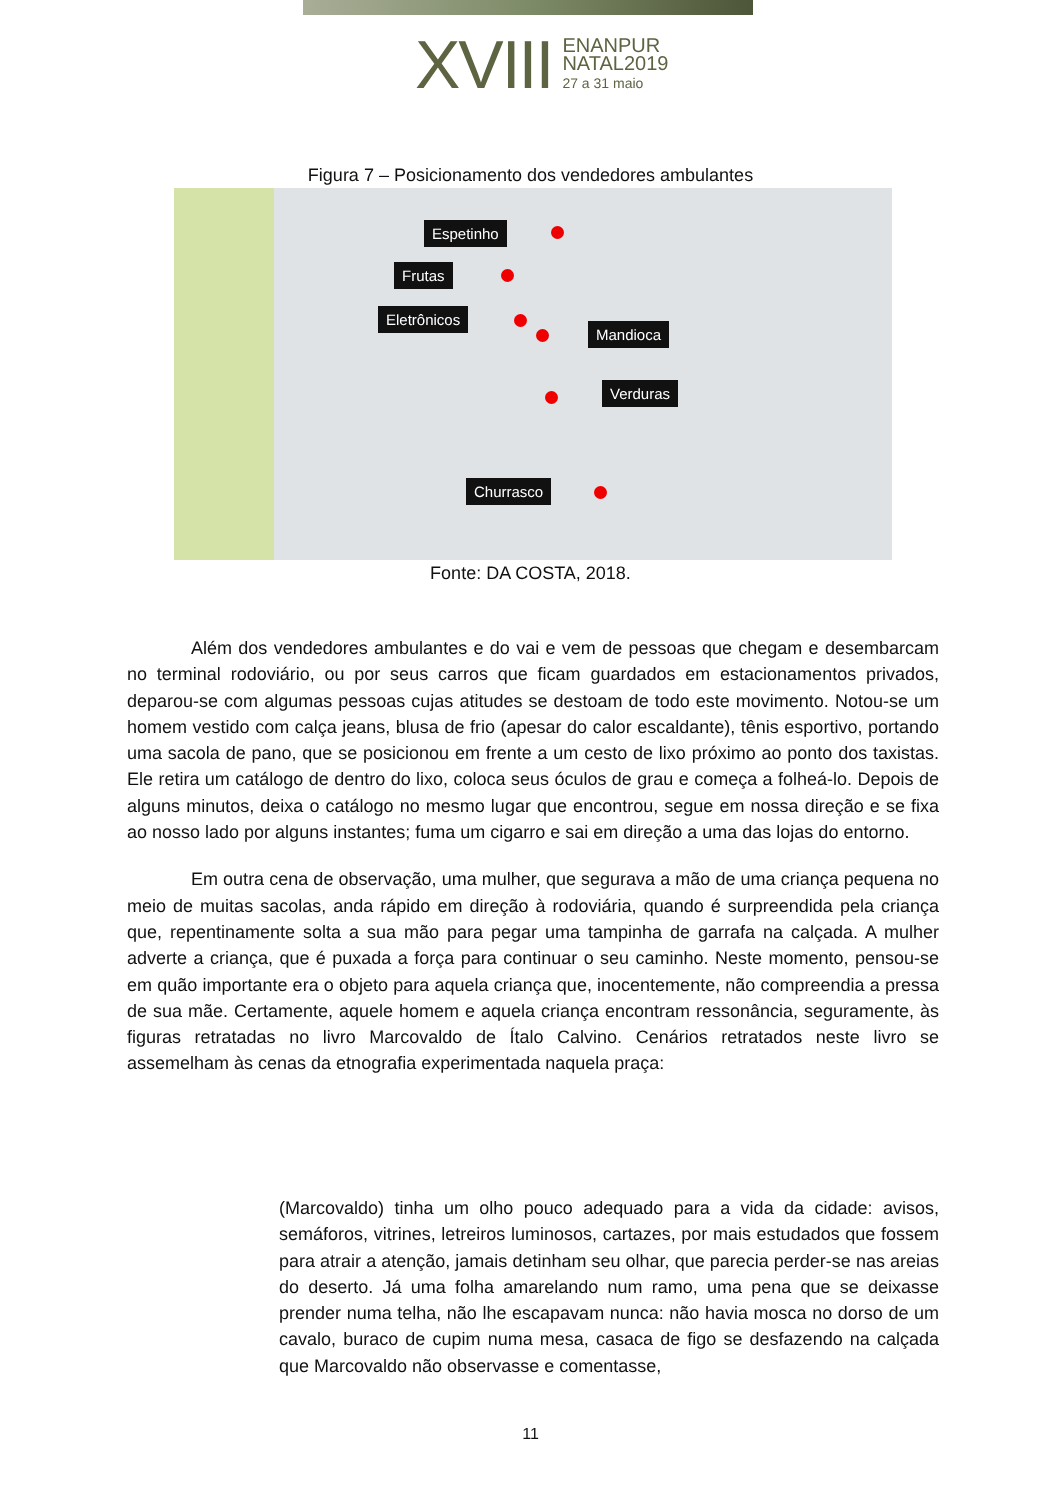XVIII
ENANPUR
NATAL2019
27 a 31 maio
Figura 7 – Posicionamento dos vendedores ambulantes
Espetinho
Frutas
Eletrônicos
Mandioca
Verduras
Churrasco
Fonte: DA COSTA, 2018.
Além dos vendedores ambulantes e do vai e vem de pessoas que chegam e desembarcam no terminal rodoviário, ou por seus carros que ficam guardados em estacionamentos privados, deparou-se com algumas pessoas cujas atitudes se destoam de todo este movimento. Notou-se um homem vestido com calça jeans, blusa de frio (apesar do calor escaldante), tênis esportivo, portando uma sacola de pano, que se posicionou em frente a um cesto de lixo próximo ao ponto dos taxistas. Ele retira um catálogo de dentro do lixo, coloca seus óculos de grau e começa a folheá-lo. Depois de alguns minutos, deixa o catálogo no mesmo lugar que encontrou, segue em nossa direção e se fixa ao nosso lado por alguns instantes; fuma um cigarro e sai em direção a uma das lojas do entorno.
Em outra cena de observação, uma mulher, que segurava a mão de uma criança pequena no meio de muitas sacolas, anda rápido em direção à rodoviária, quando é surpreendida pela criança que, repentinamente solta a sua mão para pegar uma tampinha de garrafa na calçada. A mulher adverte a criança, que é puxada a força para continuar o seu caminho. Neste momento, pensou-se em quão importante era o objeto para aquela criança que, inocentemente, não compreendia a pressa de sua mãe. Certamente, aquele homem e aquela criança encontram ressonância, seguramente, às figuras retratadas no livro Marcovaldo de Ítalo Calvino. Cenários retratados neste livro se assemelham às cenas da etnografia experimentada naquela praça:
(Marcovaldo) tinha um olho pouco adequado para a vida da cidade: avisos, semáforos, vitrines, letreiros luminosos, cartazes, por mais estudados que fossem para atrair a atenção, jamais detinham seu olhar, que parecia perder-se nas areias do deserto. Já uma folha amarelando num ramo, uma pena que se deixasse prender numa telha, não lhe escapavam nunca: não havia mosca no dorso de um cavalo, buraco de cupim numa mesa, casaca de figo se desfazendo na calçada que Marcovaldo não observasse e comentasse,
11